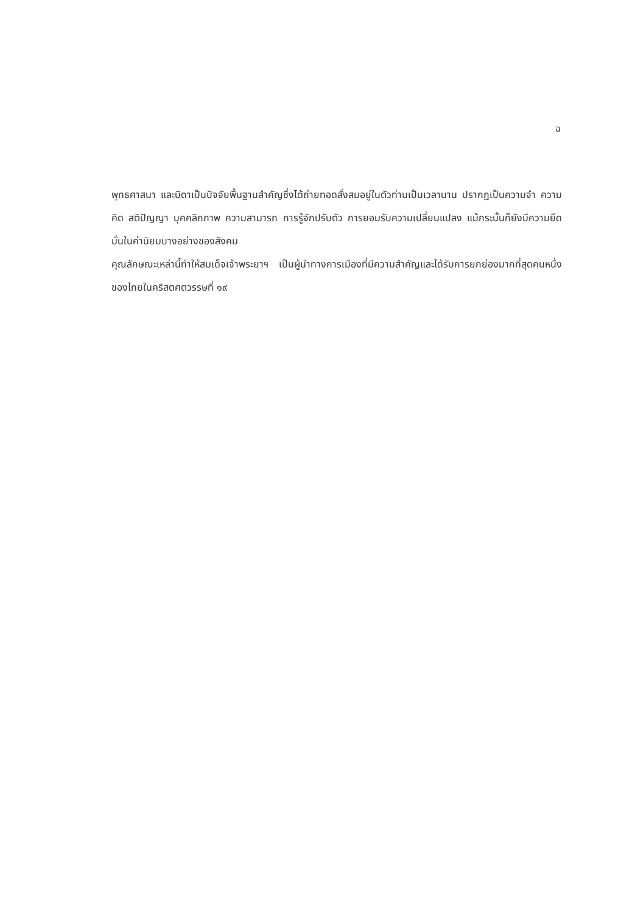ฉ
พุทธศาสนา และบิดาเป็นปัจจัยพื้นฐานสำคัญซึ่งได้ถ่ายทอดสั่งสมอยู่ในตัวท่านเป็นเวลานาน ปรากฏเป็นความจำ ความคิด สติปัญญา บุคคลิกภาพ ความสามารถ การรู้จักปรับตัว การยอมรับความเปลี่ยนแปลง แม้กระนั้นก็ยังมีความยึดมั่นในค่านิยมบางอย่างของสังคม
คุณลักษณะเหล่านี้ทำให้สมเด็จเจ้าพระยาฯ เป็นผู้นำทางการเมืองที่มีความสำคัญและได้รับการยกย่องมากที่สุดคนหนึ่งของไทยในคริสตศตวรรษที่ ๑๙